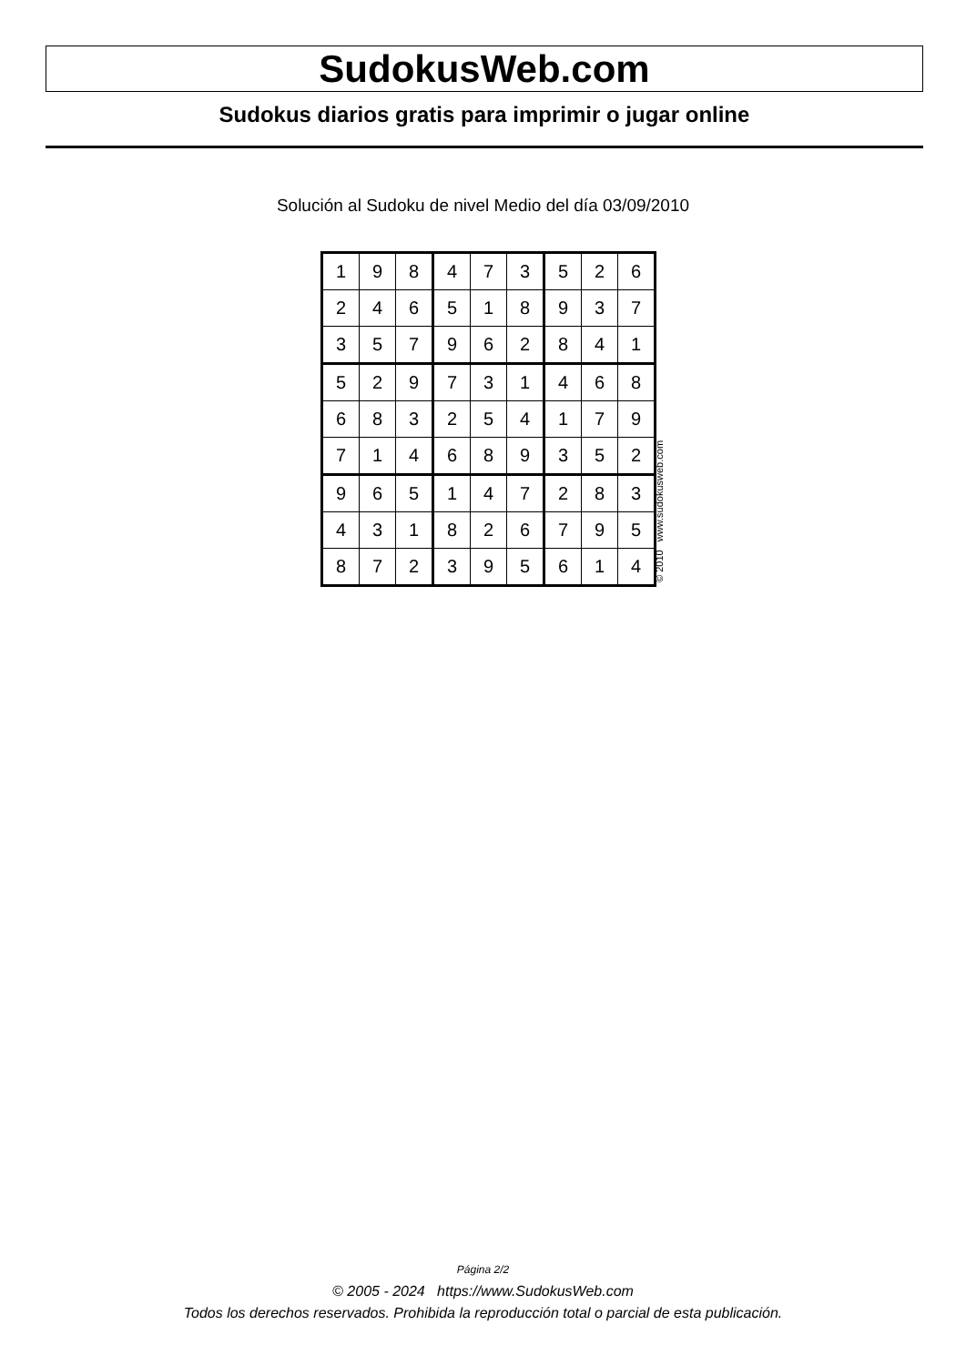SudokusWeb.com
Sudokus diarios gratis para imprimir o jugar online
Solución al Sudoku de nivel Medio del día 03/09/2010
| 1 | 9 | 8 | 4 | 7 | 3 | 5 | 2 | 6 |
| 2 | 4 | 6 | 5 | 1 | 8 | 9 | 3 | 7 |
| 3 | 5 | 7 | 9 | 6 | 2 | 8 | 4 | 1 |
| 5 | 2 | 9 | 7 | 3 | 1 | 4 | 6 | 8 |
| 6 | 8 | 3 | 2 | 5 | 4 | 1 | 7 | 9 |
| 7 | 1 | 4 | 6 | 8 | 9 | 3 | 5 | 2 |
| 9 | 6 | 5 | 1 | 4 | 7 | 2 | 8 | 3 |
| 4 | 3 | 1 | 8 | 2 | 6 | 7 | 9 | 5 |
| 8 | 7 | 2 | 3 | 9 | 5 | 6 | 1 | 4 |
© 2010 www.sudokusweb.com
Página 2/2
© 2005 - 2024 https://www.SudokusWeb.com
Todos los derechos reservados. Prohibida la reproducción total o parcial de esta publicación.